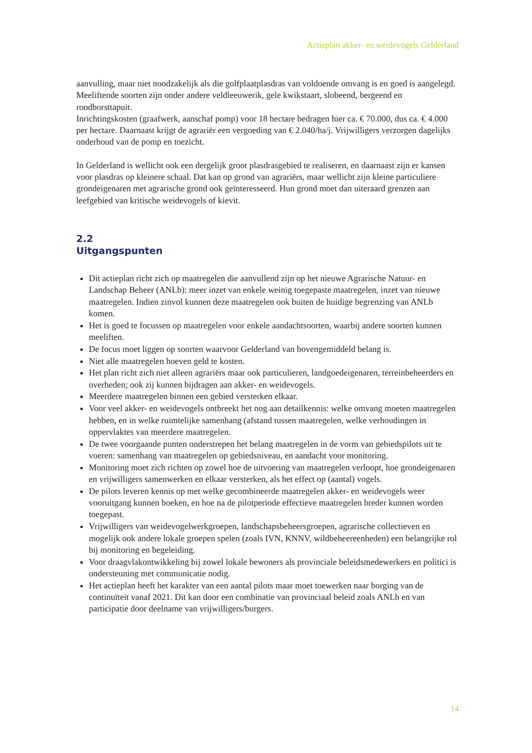Actieplan akker- en weidevogels Gelderland
aanvulling, maar niet noodzakelijk als die golfplaatplasdras van voldoende omvang is en goed is aangelegd. Meeliftende soorten zijn onder andere veldleeuwerik, gele kwikstaart, slobeend, bergeend en roodborsttapuit.
Inrichtingskosten (graafwerk, aanschaf pomp) voor 18 hectare bedragen hier ca. € 70.000, dus ca. € 4.000 per hectare. Daarnaast krijgt de agrariër een vergoeding van € 2.040/ha/j. Vrijwilligers verzorgen dagelijks onderhoud van de pomp en toezicht.
In Gelderland is wellicht ook een dergelijk groot plasdrasgebied te realiseren, en daarnaast zijn er kansen voor plasdras op kleinere schaal. Dat kan op grond van agrariërs, maar wellicht zijn kleine particuliere grondeigenaren met agrarische grond ook geïnteresseerd. Hun grond moet dan uiteraard grenzen aan leefgebied van kritische weidevogels of kievit.
2.2
Uitgangspunten
Dit actieplan richt zich op maatregelen die aanvullend zijn op het nieuwe Agrarische Natuur- en Landschap Beheer (ANLb): meer inzet van enkele weinig toegepaste maatregelen, inzet van nieuwe maatregelen. Indien zinvol kunnen deze maatregelen ook buiten de huidige begrenzing van ANLb komen.
Het is goed te focussen op maatregelen voor enkele aandachtsoorten, waarbij andere soorten kunnen meeliften.
De focus moet liggen op soorten waarvoor Gelderland van bovengemiddeld belang is.
Niet alle maatregelen hoeven geld te kosten.
Het plan richt zich niet alleen agrariërs maar ook particulieren, landgoedeigenaren, terreinbeheerders en overheden; ook zij kunnen bijdragen aan akker- en weidevogels.
Meerdere maatregelen binnen een gebied versterken elkaar.
Voor veel akker- en weidevogels ontbreekt het nog aan detailkennis: welke omvang moeten maatregelen hebben, en in welke ruimtelijke samenhang (afstand tussen maatregelen, welke verhoudingen in oppervlaktes van meerdere maatregelen.
De twee voorgaande punten onderstrepen het belang maatregelen in de vorm van gebiedspilots uit te voeren: samenhang van maatregelen op gebiedsniveau, en aandacht voor monitoring.
Monitoring moet zich richten op zowel hoe de uitvoering van maatregelen verloopt, hoe grondeigenaren en vrijwilligers samenwerken en elkaar versterken, als het effect op (aantal) vogels.
De pilots leveren kennis op met welke gecombineerde maatregelen akker- en weidevogels weer vooruitgang kunnen boeken, en hoe na de pilotperiode effectieve maatregelen breder kunnen worden toegepast.
Vrijwilligers van weidevogelwerkgroepen, landschapsbeheersgroepen, agrarische collectieven en mogelijk ook andere lokale groepen spelen (zoals IVN, KNNV, wildbeheereenheden) een belangrijke rol bij monitoring en begeleiding.
Voor draagvlakontwikkeling bij zowel lokale bewoners als provinciale beleidsmedewerkers en politici is ondersteuning met communicatie nodig.
Het actieplan heeft het karakter van een aantal pilots maar moet toewerken naar borging van de continuïteit vanaf 2021. Dit kan door een combinatie van provinciaal beleid zoals ANLb en van participatie door deelname van vrijwilligers/burgers.
14